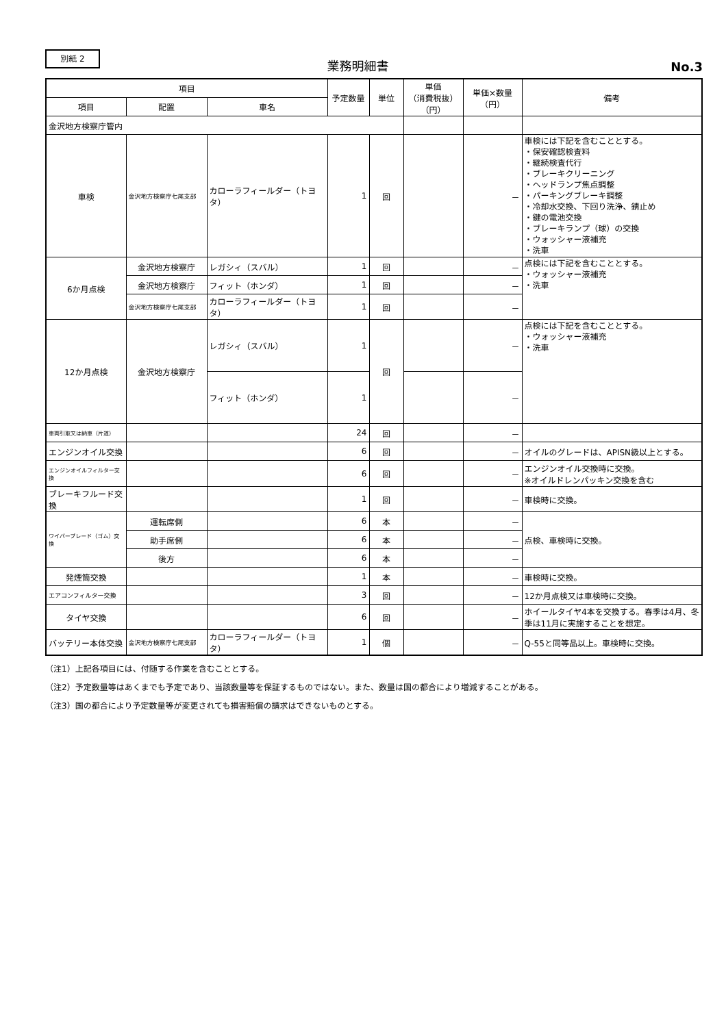別紙 2
業務明細書
No.3
| 項目 | | | 予定数量 | 単位 | 単価 （消費税抜） （円） | 単価×数量 （円） | 備考 |
| --- | --- | --- | --- | --- | --- | --- | --- |
| 項目 | 配置 | 車名 | | | | | |
| 金沢地方検察庁管内 | | | | | | | |
| 車検 | 金沢地方検察庁七尾支部 | カローラフィールダー（トヨタ） | 1 | 回 | | － | 車検には下記を含むこととする。 ・保安確認検査料 ・継続検査代行 ・ブレーキクリーニング ・ヘッドランプ焦点調整 ・パーキングブレーキ調整 ・冷却水交換、下回り洗浄、錆止め ・鍵の電池交換 ・ブレーキランプ（球）の交換 ・ウォッシャー液補充 ・洗車 |
| 6か月点検 | 金沢地方検察庁 | レガシィ（スバル） | 1 | 回 | | － | 点検には下記を含むこととする。 ・ウォッシャー液補充 ・洗車 |
| | 金沢地方検察庁 | フィット（ホンダ） | 1 | 回 | | － | |
| | 金沢地方検察庁七尾支部 | カローラフィールダー（トヨタ） | 1 | 回 | | － | |
| 12か月点検 | 金沢地方検察庁 | レガシィ（スバル） | 1 | 回 | | － | 点検には下記を含むこととする。 ・ウォッシャー液補充 ・洗車 |
| | | フィット（ホンダ） | 1 | | | － | |
| 車両引取又は納車（片道） | | | 24 | 回 | | － | |
| エンジンオイル交換 | | | 6 | 回 | | － | オイルのグレードは、APISN級以上とする。 |
| エンジンオイルフィルター交換 | | | 6 | 回 | | － | エンジンオイル交換時に交換。 ※オイルドレンパッキン交換を含む |
| ブレーキフルード交換 | | | 1 | 回 | | － | 車検時に交換。 |
| ワイパーブレード（ゴム）交換 | 運転席側 | | 6 | 本 | | － | 点検、車検時に交換。 |
| | 助手席側 | | 6 | 本 | | － | |
| | 後方 | | 6 | 本 | | － | |
| 発煙筒交換 | | | 1 | 本 | | － | 車検時に交換。 |
| エアコンフィルター交換 | | | 3 | 回 | | － | 12か月点検又は車検時に交換。 |
| タイヤ交換 | | | 6 | 回 | | － | ホイールタイヤ4本を交換する。春季は4月、冬季は11月に実施することを想定。 |
| バッテリー本体交換 | 金沢地方検察庁七尾支部 | カローラフィールダー（トヨタ） | 1 | 個 | | － | Q-55と同等品以上。車検時に交換。 |
（注1）上記各項目には、付随する作業を含むこととする。
（注2）予定数量等はあくまでも予定であり、当該数量等を保証するものではない。また、数量は国の都合により増減することがある。
（注3）国の都合により予定数量等が変更されても損害賠償の請求はできないものとする。